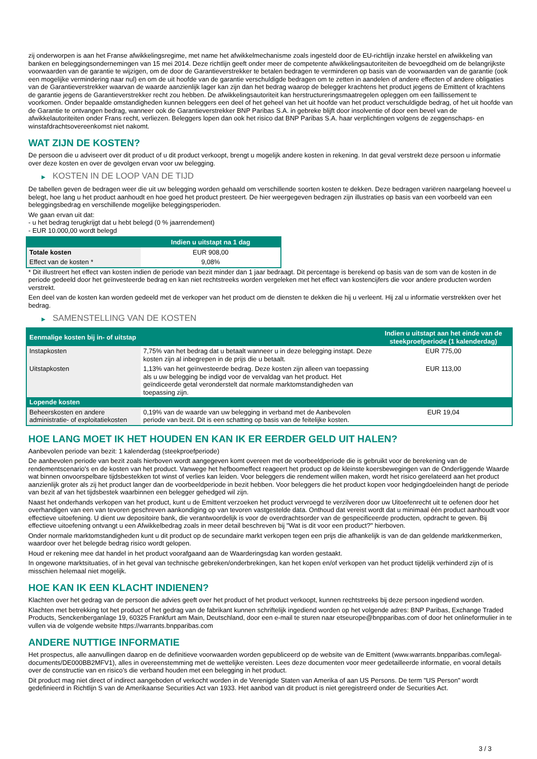zij onderworpen is aan het Franse afwikkelingsregime, met name het afwikkelmechanisme zoals ingesteld door de EU-richtlijn inzake herstel en afwikkeling van banken en beleggingsondernemingen van 15 mei 2014. Deze richtlijn geeft onder meer de competente afwikkelingsautoriteiten de bevoegdheid om de belangrijkste voorwaarden van de garantie te wijzigen, om de door de Garantieverstrekker te betalen bedragen te verminderen op basis van de voorwaarden van de garantie (ook een mogelijke vermindering naar nul) en om de uit hoofde van de garantie verschuldigde bedragen om te zetten in aandelen of andere effecten of andere obligaties van de Garantieverstrekker waarvan de waarde aanzienlijk lager kan zijn dan het bedrag waarop de belegger krachtens het product jegens de Emittent of krachtens de garantie jegens de Garantieverstrekker recht zou hebben. De afwikkelingsautoriteit kan herstructureringsmaatregelen opleggen om een faillissement te voorkomen. Onder bepaalde omstandigheden kunnen beleggers een deel of het geheel van het uit hoofde van het product verschuldigde bedrag, of het uit hoofde van de Garantie te ontvangen bedrag, wanneer ook de Garantieverstrekker BNP Paribas S.A. in gebreke blijft door insolventie of door een bevel van de afwikkelautoriteiten onder Frans recht, verliezen. Beleggers lopen dan ook het risico dat BNP Paribas S.A. haar verplichtingen volgens de zeggenschaps- en winstafdrachtsovereenkomst niet nakomt.
WAT ZIJN DE KOSTEN?
De persoon die u adviseert over dit product of u dit product verkoopt, brengt u mogelijk andere kosten in rekening. In dat geval verstrekt deze persoon u informatie over deze kosten en over de gevolgen ervan voor uw belegging.
▶ KOSTEN IN DE LOOP VAN DE TIJD
De tabellen geven de bedragen weer die uit uw belegging worden gehaald om verschillende soorten kosten te dekken. Deze bedragen variëren naargelang hoeveel u belegt, hoe lang u het product aanhoudt en hoe goed het product presteert. De hier weergegeven bedragen zijn illustraties op basis van een voorbeeld van een beleggingsbedrag en verschillende mogelijke beleggingsperioden.
We gaan ervan uit dat:
- u het bedrag terugkrijgt dat u hebt belegd (0 % jaarrendement)
- EUR 10.000,00 wordt belegd
| | Indien u uitstapt na 1 dag |
| --- | --- |
| Totale kosten | EUR 908,00 |
| Effect van de kosten * | 9,08% |
* Dit illustreert het effect van kosten indien de periode van bezit minder dan 1 jaar bedraagt. Dit percentage is berekend op basis van de som van de kosten in de periode gedeeld door het geïnvesteerde bedrag en kan niet rechtstreeks worden vergeleken met het effect van kostencijfers die voor andere producten worden verstrekt.
Een deel van de kosten kan worden gedeeld met de verkoper van het product om de diensten te dekken die hij u verleent. Hij zal u informatie verstrekken over het bedrag.
▶ SAMENSTELLING VAN DE KOSTEN
| Eenmalige kosten bij in- of uitstap | | Indien u uitstapt aan het einde van de steekproefperiode (1 kalenderdag) |
| --- | --- | --- |
| Instapkosten | 7,75% van het bedrag dat u betaalt wanneer u in deze belegging instapt. Deze kosten zijn al inbegrepen in de prijs die u betaalt. | EUR 775,00 |
| Uitstapkosten | 1,13% van het geïnvesteerde bedrag. Deze kosten zijn alleen van toepassing als u uw belegging be indigd voor de vervaldag van het product. Het geïndiceerde getal veronderstelt dat normale marktomstandigheden van toepassing zijn. | EUR 113,00 |
| Lopende kosten | | |
| Beheerskosten en andere administratie- of exploitatiekosten | 0,19% van de waarde van uw belegging in verband met de Aanbevolen periode van bezit. Dit is een schatting op basis van de feitelijke kosten. | EUR 19,04 |
HOE LANG MOET IK HET HOUDEN EN KAN IK ER EERDER GELD UIT HALEN?
Aanbevolen periode van bezit: 1 kalenderdag (steekproefperiode)
De aanbevolen periode van bezit zoals hierboven wordt aangegeven komt overeen met de voorbeeldperiode die is gebruikt voor de berekening van de rendementscenario's en de kosten van het product. Vanwege het hefboomeffect reageert het product op de kleinste koersbewegingen van de Onderliggende Waarde wat binnen onvoorspelbare tijdsbestekken tot winst of verlies kan leiden. Voor beleggers die rendement willen maken, wordt het risico gerelateerd aan het product aanzienlijk groter als zij het product langer dan de voorbeeldperiode in bezit hebben. Voor beleggers die het product kopen voor hedgingdoeleinden hangt de periode van bezit af van het tijdsbestek waarbinnen een belegger gehedged wil zijn.
Naast het onderhands verkopen van het product, kunt u de Emittent verzoeken het product vervroegd te verzilveren door uw Uitoefenrecht uit te oefenen door het overhandigen van een van tevoren geschreven aankondiging op van tevoren vastgestelde data. Onthoud dat vereist wordt dat u minimaal één product aanhoudt voor effectieve uitoefening. U dient uw depositoire bank, die verantwoordelijk is voor de overdrachtsorder van de gespecificeerde producten, opdracht te geven. Bij effectieve uitoefening ontvangt u een Afwikkelbedrag zoals in meer detail beschreven bij "Wat is dit voor een product?" hierboven.
Onder normale marktomstandigheden kunt u dit product op de secundaire markt verkopen tegen een prijs die afhankelijk is van de dan geldende marktkenmerken, waardoor over het belegde bedrag risico wordt gelopen.
Houd er rekening mee dat handel in het product voorafgaand aan de Waarderingsdag kan worden gestaakt.
In ongewone marktsituaties, of in het geval van technische gebreken/onderbrekingen, kan het kopen en/of verkopen van het product tijdelijk verhinderd zijn of is misschien helemaal niet mogelijk.
HOE KAN IK EEN KLACHT INDIENEN?
Klachten over het gedrag van de persoon die advies geeft over het product of het product verkoopt, kunnen rechtstreeks bij deze persoon ingediend worden.
Klachten met betrekking tot het product of het gedrag van de fabrikant kunnen schriftelijk ingediend worden op het volgende adres: BNP Paribas, Exchange Traded Products, Senckenberganlage 19, 60325 Frankfurt am Main, Deutschland, door een e-mail te sturen naar etseurope@bnpparibas.com of door het onlineformulier in te vullen via de volgende website https://warrants.bnpparibas.com
ANDERE NUTTIGE INFORMATIE
Het prospectus, alle aanvullingen daarop en de definitieve voorwaarden worden gepubliceerd op de website van de Emittent (www.warrants.bnpparibas.com/legal-documents/DE000BB2MFV1), alles in overeenstemming met de wettelijke vereisten. Lees deze documenten voor meer gedetailleerde informatie, en vooral details over de constructie van en risico’s die verband houden met een belegging in het product.
Dit product mag niet direct of indirect aangeboden of verkocht worden in de Verenigde Staten van Amerika of aan US Persons. De term "US Person" wordt gedefinieerd in Richtlijn S van de Amerikaanse Securities Act van 1933. Het aanbod van dit product is niet geregistreerd onder de Securities Act.
3 / 3